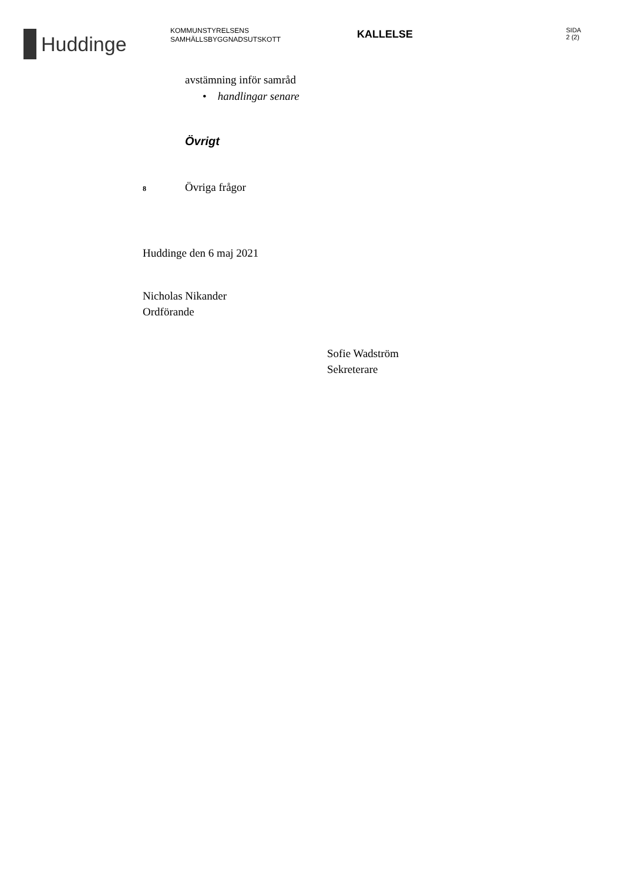Huddinge
KOMMUNSTYRELSENS
SAMHÄLLSBYGGNADSUTSKOTT
KALLELSE
SIDA
2 (2)
avstämning inför samråd
• handlingar senare
Övrigt
8 Övriga frågor
Huddinge den 6 maj 2021
Nicholas Nikander
Ordförande
Sofie Wadström
Sekreterare